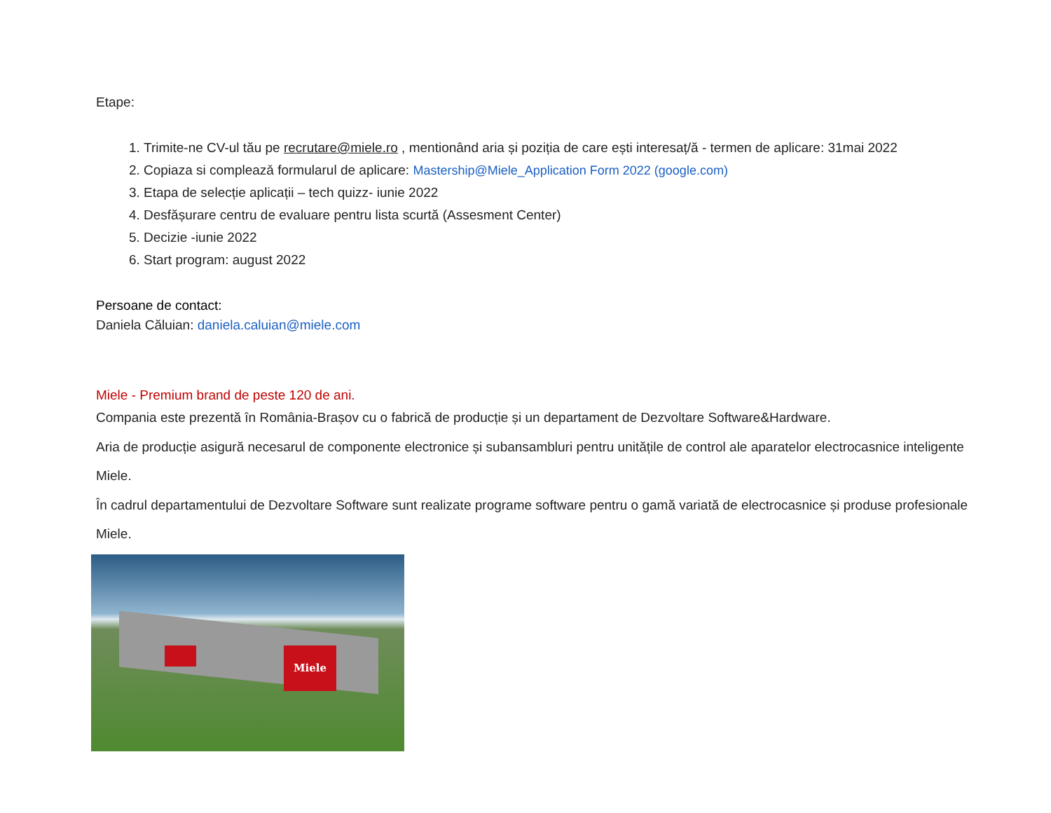Etape:
1. Trimite-ne CV-ul tău pe recrutare@miele.ro , mentionând aria și poziția de care ești interesaț/ă - termen de aplicare: 31mai 2022
2. Copiaza si compleazǎ formularul de aplicare: Mastership@Miele_Application Form 2022 (google.com)
3. Etapa de selecție aplicații – tech quizz- iunie 2022
4. Desfășurare centru de evaluare pentru lista scurtă (Assesment Center)
5. Decizie -iunie 2022
6. Start program: august 2022
Persoane de contact:
Daniela Căluian: daniela.caluian@miele.com
Miele - Premium brand de peste 120 de ani.
Compania este prezentă în România-Brașov cu o fabrică de producție și un departament de Dezvoltare Software&Hardware.
Aria de producție asigură necesarul de componente electronice și subansambluri pentru unitățile de control ale aparatelor electrocasnice inteligente Miele.
În cadrul departamentului de Dezvoltare Software sunt realizate programe software pentru o gamă variată de electrocasnice și produse profesionale Miele.
Miele